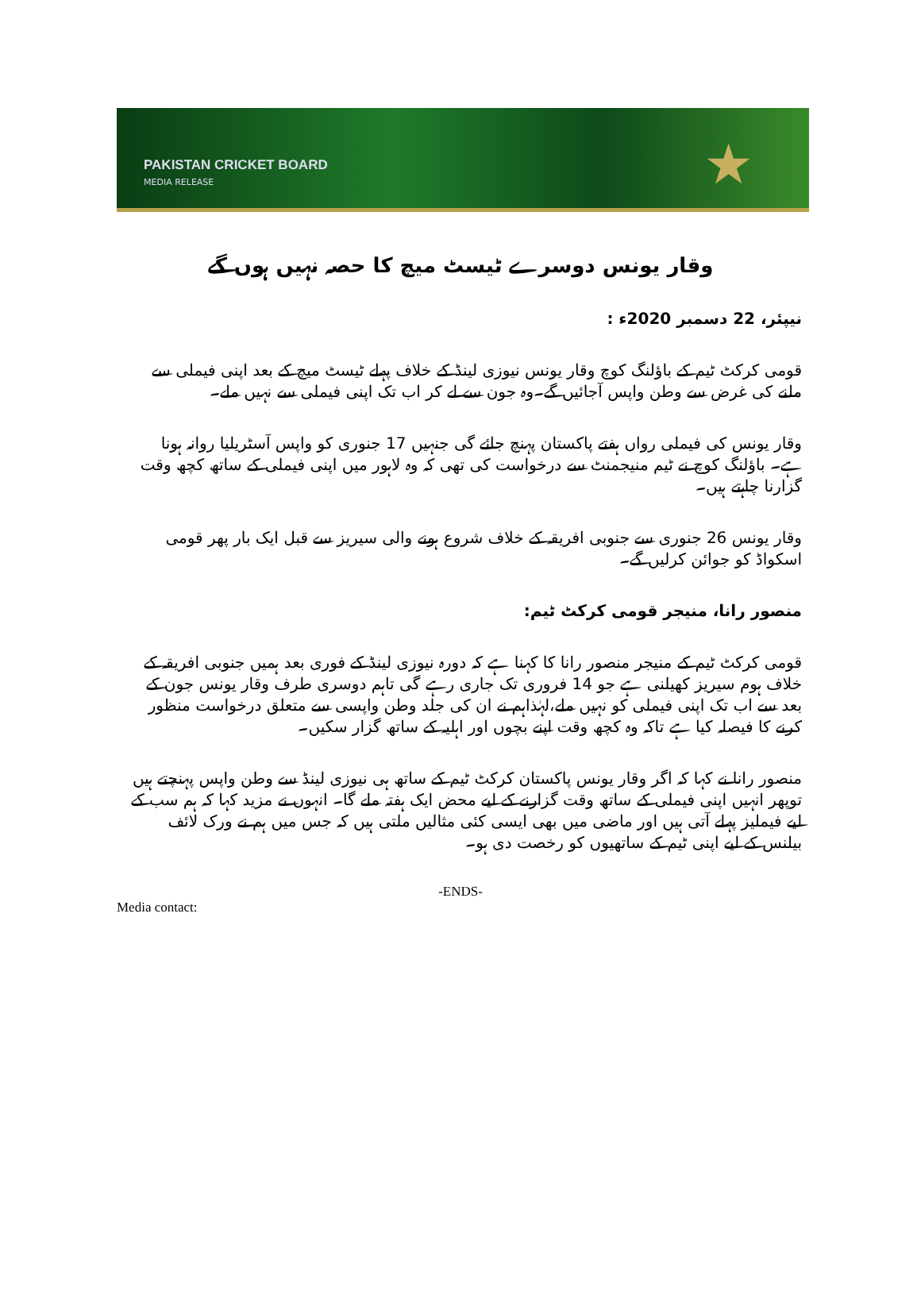PAKISTAN CRICKET BOARD
MEDIA RELEASE
★
وقار یونس دوسرے ٹیسٹ میچ کا حصہ نہیں ہوں گے
نیپئر، 22 دسمبر 2020ء :
قومی کرکٹ ٹیم کے باؤلنگ کوچ وقار یونس نیوزی لینڈ کے خلاف پہلے ٹیسٹ میچ کے بعد اپنی فیملی سے ملنے کی غرض سے وطن واپس آجائیں گے۔وہ جون سے لے کر اب تک اپنی فیملی سے نہیں ملے۔
وقار یونس کی فیملی رواں ہفتے پاکستان پہنچ جائے گی جنہیں 17 جنوری کو واپس آسٹریلیا روانہ ہونا ہے۔ باؤلنگ کوچ نے ٹیم منیجمنٹ سے درخواست کی تھی کہ وہ لاہور میں اپنی فیملی کے ساتھ کچھ وقت گزارنا چاہتے ہیں۔
وقار یونس 26 جنوری سے جنوبی افریقہ کے خلاف شروع ہونے والی سیریز سے قبل ایک بار پھر قومی اسکواڈ کو جوائن کرلیں گے۔
منصور رانا، منیجر قومی کرکٹ ٹیم:
قومی کرکٹ ٹیم کے منیجر منصور رانا کا کہنا ہے کہ دورہ نیوزی لینڈ کے فوری بعد ہمیں جنوبی افریقہ کے خلاف ہوم سیریز کھیلنی ہے جو 14 فروری تک جاری رہے گی تاہم دوسری طرف وقار یونس جون کے بعد سے اب تک اپنی فیملی کو نہیں ملے،لہٰذاہم نے ان کی جلد وطن واپسی سے متعلق درخواست منظور کرنے کا فیصلہ کیا ہے تاکہ وہ کچھ وقت اپنے بچوں اور اہلیہ کے ساتھ گزار سکیں۔
منصور رانا نے کہا کہ اگر وقار یونس پاکستان کرکٹ ٹیم کے ساتھ ہی نیوزی لینڈ سے وطن واپس پہنچتے ہیں توپھر انہیں اپنی فیملی کے ساتھ وقت گزارنے کے لیے محض ایک ہفتہ ملے گا۔ انہوں نے مزید کہا کہ ہم سب کے لیے فیملیز پہلے آتی ہیں اور ماضی میں بھی ایسی کئی مثالیں ملتی ہیں کہ جس میں ہم نے ورک لائف بیلنس کے لیے اپنی ٹیم کے ساتھیوں کو رخصت دی ہو۔
-ENDS-
Media contact: